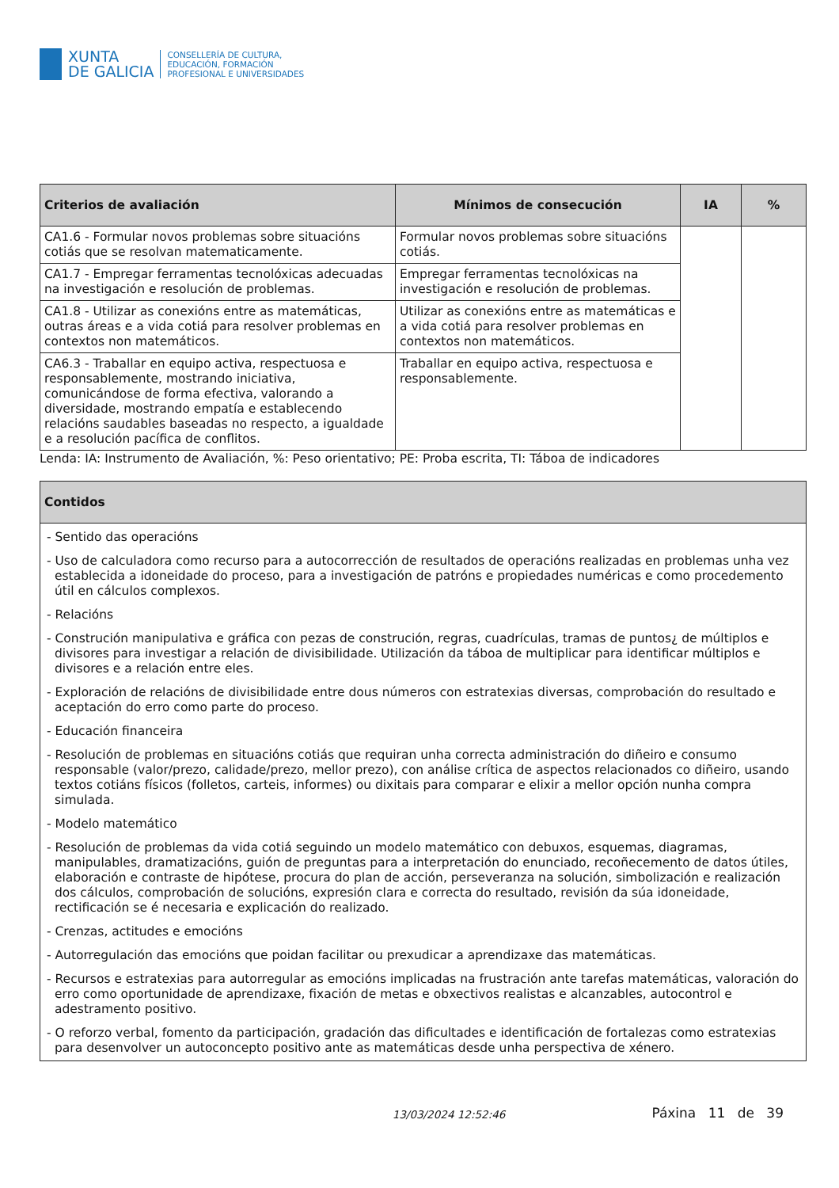XUNTA
DE GALICIA
CONSELLERÍA DE CULTURA,
EDUCACIÓN, FORMACIÓN
PROFESIONAL E UNIVERSIDADES
| Criterios de avaliación | Mínimos de consecución | IA | % |
| --- | --- | --- | --- |
| CA1.6 - Formular novos problemas sobre situacións cotiás que se resolvan matematicamente. | Formular novos problemas sobre situacións cotiás. | | |
| CA1.7 - Empregar ferramentas tecnolóxicas adecuadas na investigación e resolución de problemas. | Empregar ferramentas tecnolóxicas na investigación e resolución de problemas. | | |
| CA1.8 - Utilizar as conexións entre as matemáticas, outras áreas e a vida cotiá para resolver problemas en contextos non matemáticos. | Utilizar as conexións entre as matemáticas e a vida cotiá para resolver problemas en contextos non matemáticos. | | |
| CA6.3 - Traballar en equipo activa, respectuosa e responsablemente, mostrando iniciativa, comunicándose de forma efectiva, valorando a diversidade, mostrando empatía e establecendo relacións saudables baseadas no respecto, a igualdade e a resolución pacífica de conflitos. | Traballar en equipo activa, respectuosa e responsablemente. | | |
Lenda: IA: Instrumento de Avaliación, %: Peso orientativo; PE: Proba escrita, TI: Táboa de indicadores
| Contidos |
| --- |
| - Sentido das operacións - Uso de calculadora como recurso para a autocorrección de resultados de operacións realizadas en problemas unha vez establecida a idoneidade do proceso, para a investigación de patróns e propiedades numéricas e como procedemento útil en cálculos complexos. - Relacións - Construción manipulativa e gráfica con pezas de construción, regras, cuadrículas, tramas de puntos¿ de múltiplos e divisores para investigar a relación de divisibilidade. Utilización da táboa de multiplicar para identificar múltiplos e divisores e a relación entre eles. - Exploración de relacións de divisibilidade entre dous números con estratexias diversas, comprobación do resultado e aceptación do erro como parte do proceso. - Educación financeira - Resolución de problemas en situacións cotiás que requiran unha correcta administración do diñeiro e consumo responsable (valor/prezo, calidade/prezo, mellor prezo), con análise crítica de aspectos relacionados co diñeiro, usando textos cotiáns físicos (folletos, carteis, informes) ou dixitais para comparar e elixir a mellor opción nunha compra simulada. - Modelo matemático - Resolución de problemas da vida cotiá seguindo un modelo matemático con debuxos, esquemas, diagramas, manipulables, dramatizacións, guión de preguntas para a interpretación do enunciado, recoñecemento de datos útiles, elaboración e contraste de hipótese, procura do plan de acción, perseveranza na solución, simbolización e realización dos cálculos, comprobación de solucións, expresión clara e correcta do resultado, revisión da súa idoneidade, rectificación se é necesaria e explicación do realizado. - Crenzas, actitudes e emocións - Autorregulación das emocións que poidan facilitar ou prexudicar a aprendizaxe das matemáticas. - Recursos e estratexias para autorregular as emocións implicadas na frustración ante tarefas matemáticas, valoración do erro como oportunidade de aprendizaxe, fixación de metas e obxectivos realistas e alcanzables, autocontrol e adestramento positivo. - O reforzo verbal, fomento da participación, gradación das dificultades e identificación de fortalezas como estratexias para desenvolver un autoconcepto positivo ante as matemáticas desde unha perspectiva de xénero. |
13/03/2024 12:52:46 Páxina 11 de 39